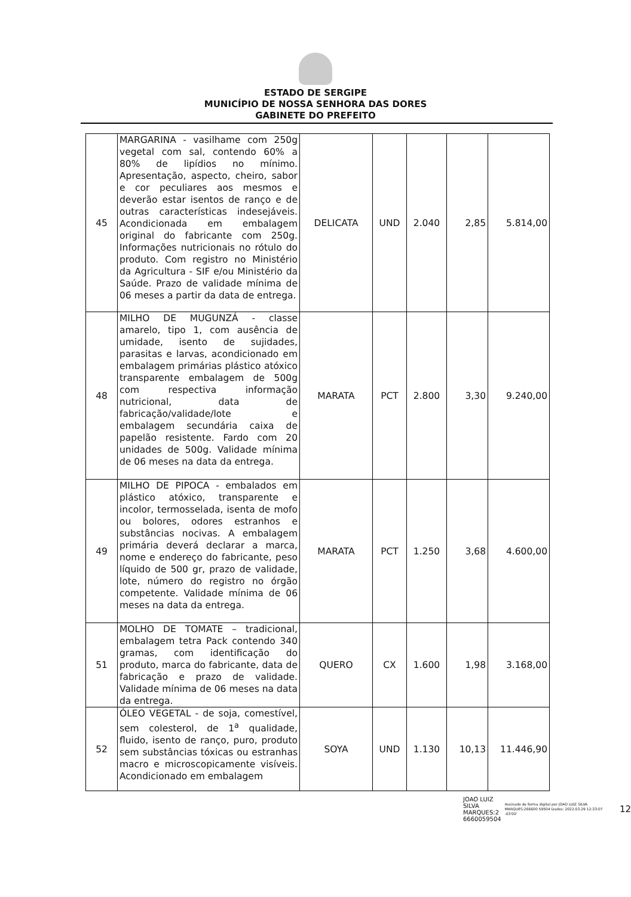ESTADO DE SERGIPE
MUNICÍPIO DE NOSSA SENHORA DAS DORES
GABINETE DO PREFEITO
| 45 | MARGARINA - vasilhame com 250g vegetal com sal, contendo 60% a 80% de lipídios no mínimo. Apresentação, aspecto, cheiro, sabor e cor peculiares aos mesmos e deverão estar isentos de ranço e de outras características indesejáveis. Acondicionada em embalagem original do fabricante com 250g. Informações nutricionais no rótulo do produto. Com registro no Ministério da Agricultura - SIF e/ou Ministério da Saúde. Prazo de validade mínima de 06 meses a partir da data de entrega. | DELICATA | UND | 2.040 | 2,85 | 5.814,00 |
| 48 | MILHO DE MUGUNZÁ - classe amarelo, tipo 1, com ausência de umidade, isento de sujidades, parasitas e larvas, acondicionado em embalagem primárias plástico atóxico transparente embalagem de 500g com respectiva informação nutricional, data de fabricação/validade/lote e embalagem secundária caixa de papelão resistente. Fardo com 20 unidades de 500g. Validade mínima de 06 meses na data da entrega. | MARATA | PCT | 2.800 | 3,30 | 9.240,00 |
| 49 | MILHO DE PIPOCA - embalados em plástico atóxico, transparente e incolor, termosselada, isenta de mofo ou bolores, odores estranhos e substâncias nocivas. A embalagem primária deverá declarar a marca, nome e endereço do fabricante, peso líquido de 500 gr, prazo de validade, lote, número do registro no órgão competente. Validade mínima de 06 meses na data da entrega. | MARATA | PCT | 1.250 | 3,68 | 4.600,00 |
| 51 | MOLHO DE TOMATE – tradicional, embalagem tetra Pack contendo 340 gramas, com identificação do produto, marca do fabricante, data de fabricação e prazo de validade. Validade mínima de 06 meses na data da entrega. | QUERO | CX | 1.600 | 1,98 | 3.168,00 |
| 52 | ÓLEO VEGETAL - de soja, comestível, sem colesterol, de 1<sup>a</sup> qualidade, fluido, isento de ranço, puro, produto sem substâncias tóxicas ou estranhas macro e microscopicamente visíveis. Acondicionado em embalagem | SOYA | UND | 1.130 | 10,13 | 11.446,90 |
JOAO LUIZ
SILVA
MARQUES:2
6660059504
Assinado de forma digital por JOAO LUIZ SILVA MARQUES:266600 59504 Dados: 2022.03.29 12:33:07 -03'00'
12